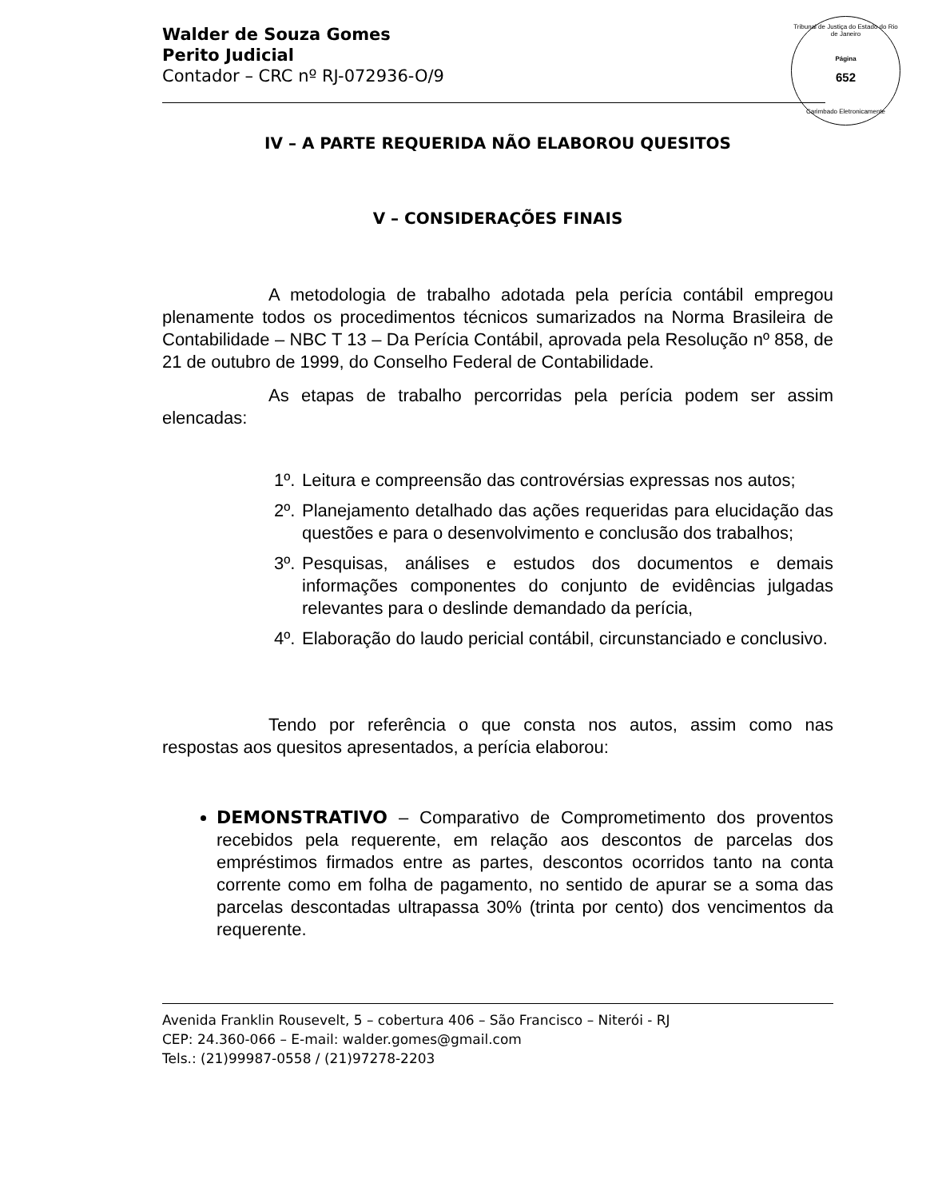Tribunal de Justiça do Estado do Rio de Janeiro
Página
652
Carimbado Eletronicamente
Walder de Souza Gomes
Perito Judicial
Contador – CRC nº RJ-072936-O/9
IV – A PARTE REQUERIDA NÃO ELABOROU QUESITOS
V – CONSIDERAÇÕES FINAIS
A metodologia de trabalho adotada pela perícia contábil empregou plenamente todos os procedimentos técnicos sumarizados na Norma Brasileira de Contabilidade – NBC T 13 – Da Perícia Contábil, aprovada pela Resolução nº 858, de 21 de outubro de 1999, do Conselho Federal de Contabilidade.
As etapas de trabalho percorridas pela perícia podem ser assim elencadas:
1º.
Leitura e compreensão das controvérsias expressas nos autos;
2º.
Planejamento detalhado das ações requeridas para elucidação das questões e para o desenvolvimento e conclusão dos trabalhos;
3º.
Pesquisas, análises e estudos dos documentos e demais informações componentes do conjunto de evidências julgadas relevantes para o deslinde demandado da perícia,
4º.
Elaboração do laudo pericial contábil, circunstanciado e conclusivo.
Tendo por referência o que consta nos autos, assim como nas respostas aos quesitos apresentados, a perícia elaborou:
DEMONSTRATIVO – Comparativo de Comprometimento dos proventos recebidos pela requerente, em relação aos descontos de parcelas dos empréstimos firmados entre as partes, descontos ocorridos tanto na conta corrente como em folha de pagamento, no sentido de apurar se a soma das parcelas descontadas ultrapassa 30% (trinta por cento) dos vencimentos da requerente.
Avenida Franklin Rousevelt, 5 – cobertura 406 – São Francisco – Niterói - RJ
CEP: 24.360-066 – E-mail: walder.gomes@gmail.com
Tels.: (21)99987-0558 / (21)97278-2203